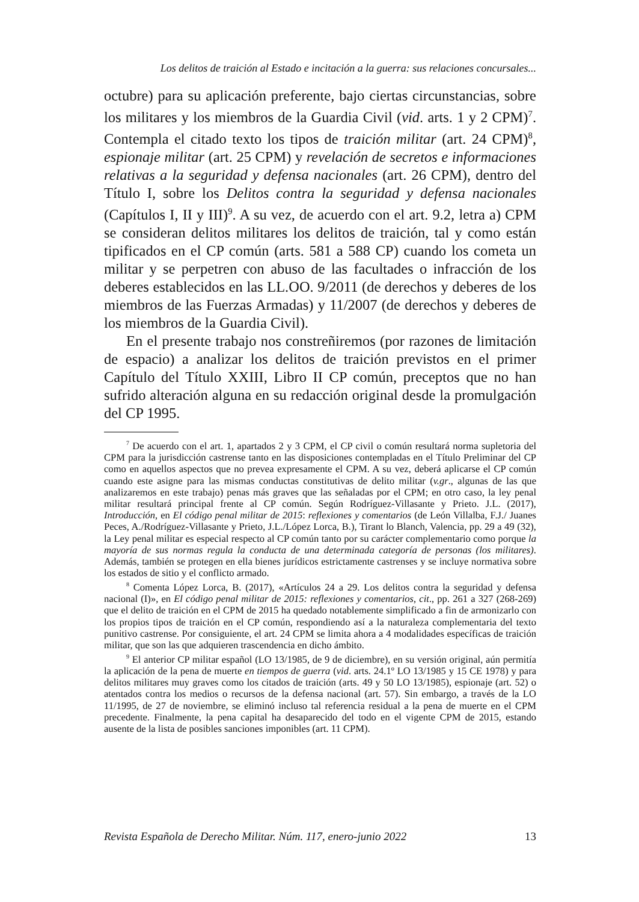Los delitos de traición al Estado e incitación a la guerra: sus relaciones concursales...
octubre) para su aplicación preferente, bajo ciertas circunstancias, sobre los militares y los miembros de la Guardia Civil (vid. arts. 1 y 2 CPM)<sup>7</sup>. Contempla el citado texto los tipos de traición militar (art. 24 CPM)<sup>8</sup>, espionaje militar (art. 25 CPM) y revelación de secretos e informaciones relativas a la seguridad y defensa nacionales (art. 26 CPM), dentro del Título I, sobre los Delitos contra la seguridad y defensa nacionales (Capítulos I, II y III)<sup>9</sup>. A su vez, de acuerdo con el art. 9.2, letra a) CPM se consideran delitos militares los delitos de traición, tal y como están tipificados en el CP común (arts. 581 a 588 CP) cuando los cometa un militar y se perpetren con abuso de las facultades o infracción de los deberes establecidos en las LL.OO. 9/2011 (de derechos y deberes de los miembros de las Fuerzas Armadas) y 11/2007 (de derechos y deberes de los miembros de la Guardia Civil).
En el presente trabajo nos constreñiremos (por razones de limitación de espacio) a analizar los delitos de traición previstos en el primer Capítulo del Título XXIII, Libro II CP común, preceptos que no han sufrido alteración alguna en su redacción original desde la promulgación del CP 1995.
<sup>7</sup> De acuerdo con el art. 1, apartados 2 y 3 CPM, el CP civil o común resultará norma supletoria del CPM para la jurisdicción castrense tanto en las disposiciones contempladas en el Título Preliminar del CP como en aquellos aspectos que no prevea expresamente el CPM. A su vez, deberá aplicarse el CP común cuando este asigne para las mismas conductas constitutivas de delito militar (v.gr., algunas de las que analizaremos en este trabajo) penas más graves que las señaladas por el CPM; en otro caso, la ley penal militar resultará principal frente al CP común. Según Rodríguez-Villasante y Prieto. J.L. (2017), Introducción, en El código penal militar de 2015: reflexiones y comentarios (de León Villalba, F.J./ Juanes Peces, A./Rodríguez-Villasante y Prieto, J.L./López Lorca, B.), Tirant lo Blanch, Valencia, pp. 29 a 49 (32), la Ley penal militar es especial respecto al CP común tanto por su carácter complementario como porque la mayoría de sus normas regula la conducta de una determinada categoría de personas (los militares). Además, también se protegen en ella bienes jurídicos estrictamente castrenses y se incluye normativa sobre los estados de sitio y el conflicto armado.
<sup>8</sup> Comenta López Lorca, B. (2017), «Artículos 24 a 29. Los delitos contra la seguridad y defensa nacional (I)», en El código penal militar de 2015: reflexiones y comentarios, cit., pp. 261 a 327 (268-269) que el delito de traición en el CPM de 2015 ha quedado notablemente simplificado a fin de armonizarlo con los propios tipos de traición en el CP común, respondiendo así a la naturaleza complementaria del texto punitivo castrense. Por consiguiente, el art. 24 CPM se limita ahora a 4 modalidades específicas de traición militar, que son las que adquieren trascendencia en dicho ámbito.
<sup>9</sup> El anterior CP militar español (LO 13/1985, de 9 de diciembre), en su versión original, aún permitía la aplicación de la pena de muerte en tiempos de guerra (vid. arts. 24.1º LO 13/1985 y 15 CE 1978) y para delitos militares muy graves como los citados de traición (arts. 49 y 50 LO 13/1985), espionaje (art. 52) o atentados contra los medios o recursos de la defensa nacional (art. 57). Sin embargo, a través de la LO 11/1995, de 27 de noviembre, se eliminó incluso tal referencia residual a la pena de muerte en el CPM precedente. Finalmente, la pena capital ha desaparecido del todo en el vigente CPM de 2015, estando ausente de la lista de posibles sanciones imponibles (art. 11 CPM).
Revista Española de Derecho Militar. Núm. 117, enero-junio 2022 13